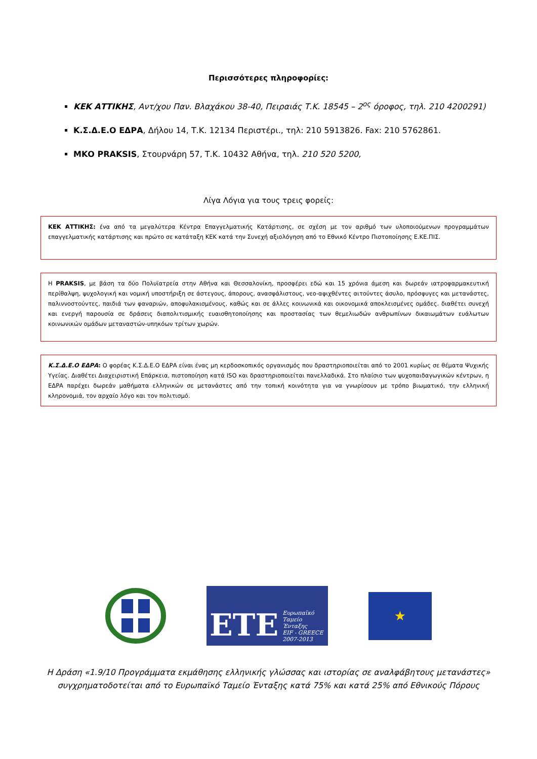Περισσότερες πληροφορίες:
ΚΕΚ ΑΤΤΙΚΗΣ, Αντ/χου Παν. Βλαχάκου 38-40, Πειραιάς Τ.Κ. 18545 – 2<sup>ος</sup> όροφος, τηλ. 210 4200291)
Κ.Σ.Δ.Ε.Ο ΕΔΡΑ, Δήλου 14, Τ.Κ. 12134 Περιστέρι., τηλ: 210 5913826. Fax: 210 5762861.
ΜΚΟ PRAKSIS, Στουρνάρη 57, Τ.Κ. 10432 Αθήνα, τηλ. 210 520 5200,
Λίγα Λόγια για τους τρεις φορείς:
ΚΕΚ ΑΤΤΙΚΗΣ: ένα από τα μεγαλύτερα Κέντρα Επαγγελματικής Κατάρτισης, σε σχέση με τον αριθμό των υλοποιούμενων προγραμμάτων επαγγελματικής κατάρτισης και πρώτο σε κατάταξη ΚΕΚ κατά την Συνεχή αξιολόγηση από το Εθνικό Κέντρο Πιστοποίησης Ε.ΚΕ.ΠΙΣ.
Η PRAKSIS, με βάση τα δύο Πολυϊατρεία στην Αθήνα και Θεσσαλονίκη, προσφέρει εδώ και 15 χρόνια άμεση και δωρεάν ιατροφαρμακευτική περίθαλψη, ψυχολογική και νομική υποστήριξη σε άστεγους, άπορους, ανασφάλιστους, νεο-αφιχθέντες αιτούντες άσυλο, πρόσφυγες και μετανάστες, παλιννοστούντες, παιδιά των φαναριών, αποφυλακισμένους, καθώς και σε άλλες κοινωνικά και οικονομικά αποκλεισμένες ομάδες. διαθέτει συνεχή και ενεργή παρουσία σε δράσεις διαπολιτισμικής ευαισθητοποίησης και προστασίας των θεμελιωδών ανθρωπίνων δικαιωμάτων ευάλωτων κοινωνικών ομάδων μεταναστών-υπηκόων τρίτων χωρών.
Κ.Σ.Δ.Ε.Ο ΕΔΡΑ: Ο φορέας Κ.Σ.Δ.Ε.Ο ΕΔΡΑ είναι ένας μη κερδοσκοπικός οργανισμός που δραστηριοποιείται από το 2001 κυρίως σε θέματα Ψυχικής Υγείας. Διαθέτει Διαχειριστική Επάρκεια, πιστοποίηση κατά ISO και δραστηριοποιείται πανελλαδικά. Στο πλαίσιο των ψυχοπαιδαγωγικών κέντρων, η ΕΔΡΑ παρέχει δωρεάν μαθήματα ελληνικών σε μετανάστες από την τοπική κοινότητα για να γνωρίσουν με τρόπο βιωματικό, την ελληνική κληρονομιά, τον αρχαίο λόγο και τον πολιτισμό.
ΕΤΕ Ευρωπαϊκό
Ταμείο
Ένταξης
EIF - GREECE
2007-2013
★
Η Δράση «1.9/10 Προγράμματα εκμάθησης ελληνικής γλώσσας και ιστορίας σε αναλφάβητους μετανάστες»
συγχρηματοδοτείται από το Ευρωπαϊκό Ταμείο Ένταξης κατά 75% και κατά 25% από Εθνικούς Πόρους